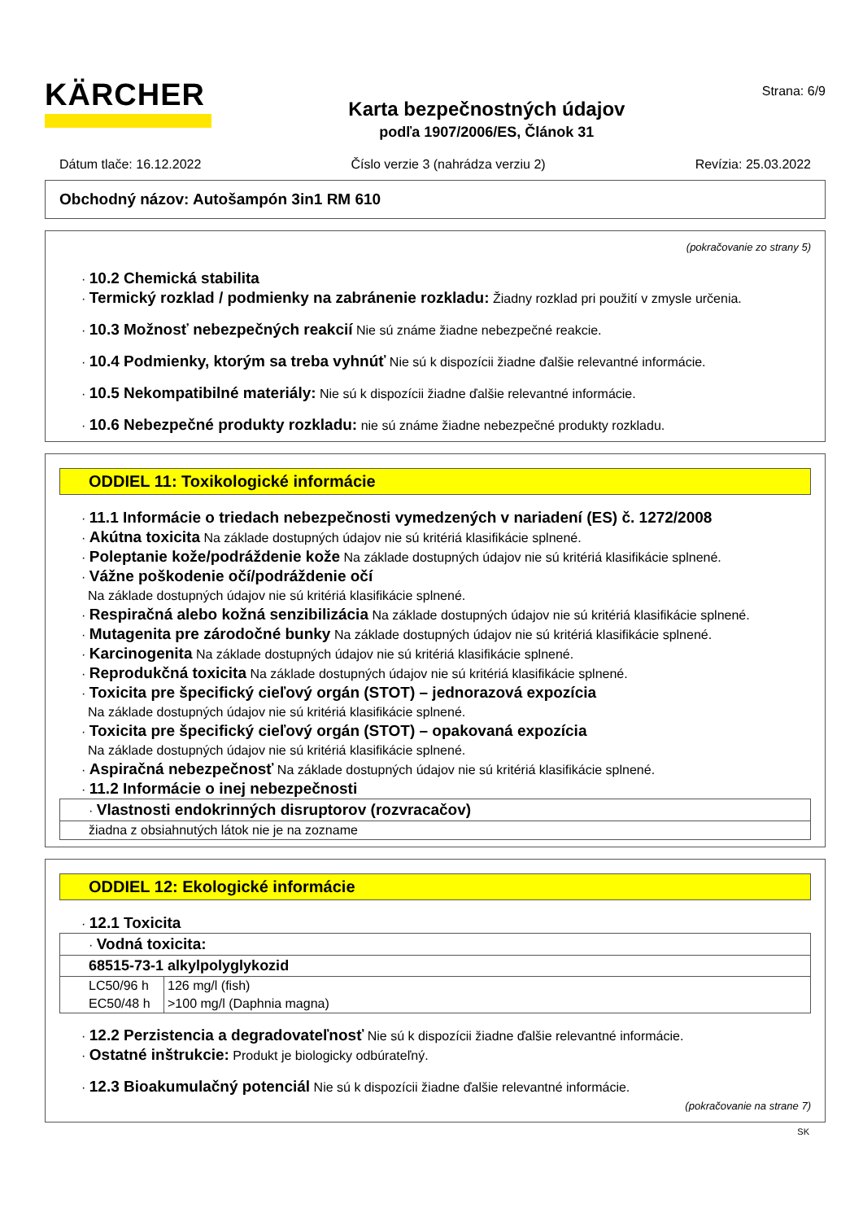KÄRCHER
Karta bezpečnostných údajov
podľa 1907/2006/ES, Článok 31
Strana: 6/9
Dátum tlače: 16.12.2022 Číslo verzie 3 (nahrádza verziu 2) Revízia: 25.03.2022
Obchodný názov: Autošampón 3in1 RM 610
(pokračovanie zo strany 5)
· 10.2 Chemická stabilita
· Termický rozklad / podmienky na zabránenie rozkladu: Žiadny rozklad pri použití v zmysle určenia.
· 10.3 Možnosť nebezpečných reakcií Nie sú známe žiadne nebezpečné reakcie.
· 10.4 Podmienky, ktorým sa treba vyhnúť Nie sú k dispozícii žiadne ďalšie relevantné informácie.
· 10.5 Nekompatibilné materiály: Nie sú k dispozícii žiadne ďalšie relevantné informácie.
· 10.6 Nebezpečné produkty rozkladu: nie sú známe žiadne nebezpečné produkty rozkladu.
ODDIEL 11: Toxikologické informácie
· 11.1 Informácie o triedach nebezpečnosti vymedzených v nariadení (ES) č. 1272/2008
· Akútna toxicita Na základe dostupných údajov nie sú kritériá klasifikácie splnené.
· Poleptanie kože/podráždenie kože Na základe dostupných údajov nie sú kritériá klasifikácie splnené.
· Vážne poškodenie očí/podráždenie očí
Na základe dostupných údajov nie sú kritériá klasifikácie splnené.
· Respiračná alebo kožná senzibilizácia Na základe dostupných údajov nie sú kritériá klasifikácie splnené.
· Mutagenita pre zárodočné bunky Na základe dostupných údajov nie sú kritériá klasifikácie splnené.
· Karcinogenita Na základe dostupných údajov nie sú kritériá klasifikácie splnené.
· Reprodukčná toxicita Na základe dostupných údajov nie sú kritériá klasifikácie splnené.
· Toxicita pre špecifický cieľový orgán (STOT) – jednorazová expozícia
Na základe dostupných údajov nie sú kritériá klasifikácie splnené.
· Toxicita pre špecifický cieľový orgán (STOT) – opakovaná expozícia
Na základe dostupných údajov nie sú kritériá klasifikácie splnené.
· Aspiračná nebezpečnosť Na základe dostupných údajov nie sú kritériá klasifikácie splnené.
· 11.2 Informácie o inej nebezpečnosti
| · Vlastnosti endokrinných disruptorov (rozvracačov) |
| žiadna z obsiahnutých látok nie je na zozname |
ODDIEL 12: Ekologické informácie
· 12.1 Toxicita
| · Vodná toxicita: | |
| 68515-73-1 alkylpolyglykozid | |
| LC50/96 h | 126 mg/l (fish) |
| EC50/48 h | >100 mg/l (Daphnia magna) |
· 12.2 Perzistencia a degradovateľnosť Nie sú k dispozícii žiadne ďalšie relevantné informácie.
· Ostatné inštrukcie: Produkt je biologicky odbúrateľný.
· 12.3 Bioakumulačný potenciál Nie sú k dispozícii žiadne ďalšie relevantné informácie.
(pokračovanie na strane 7)
SK